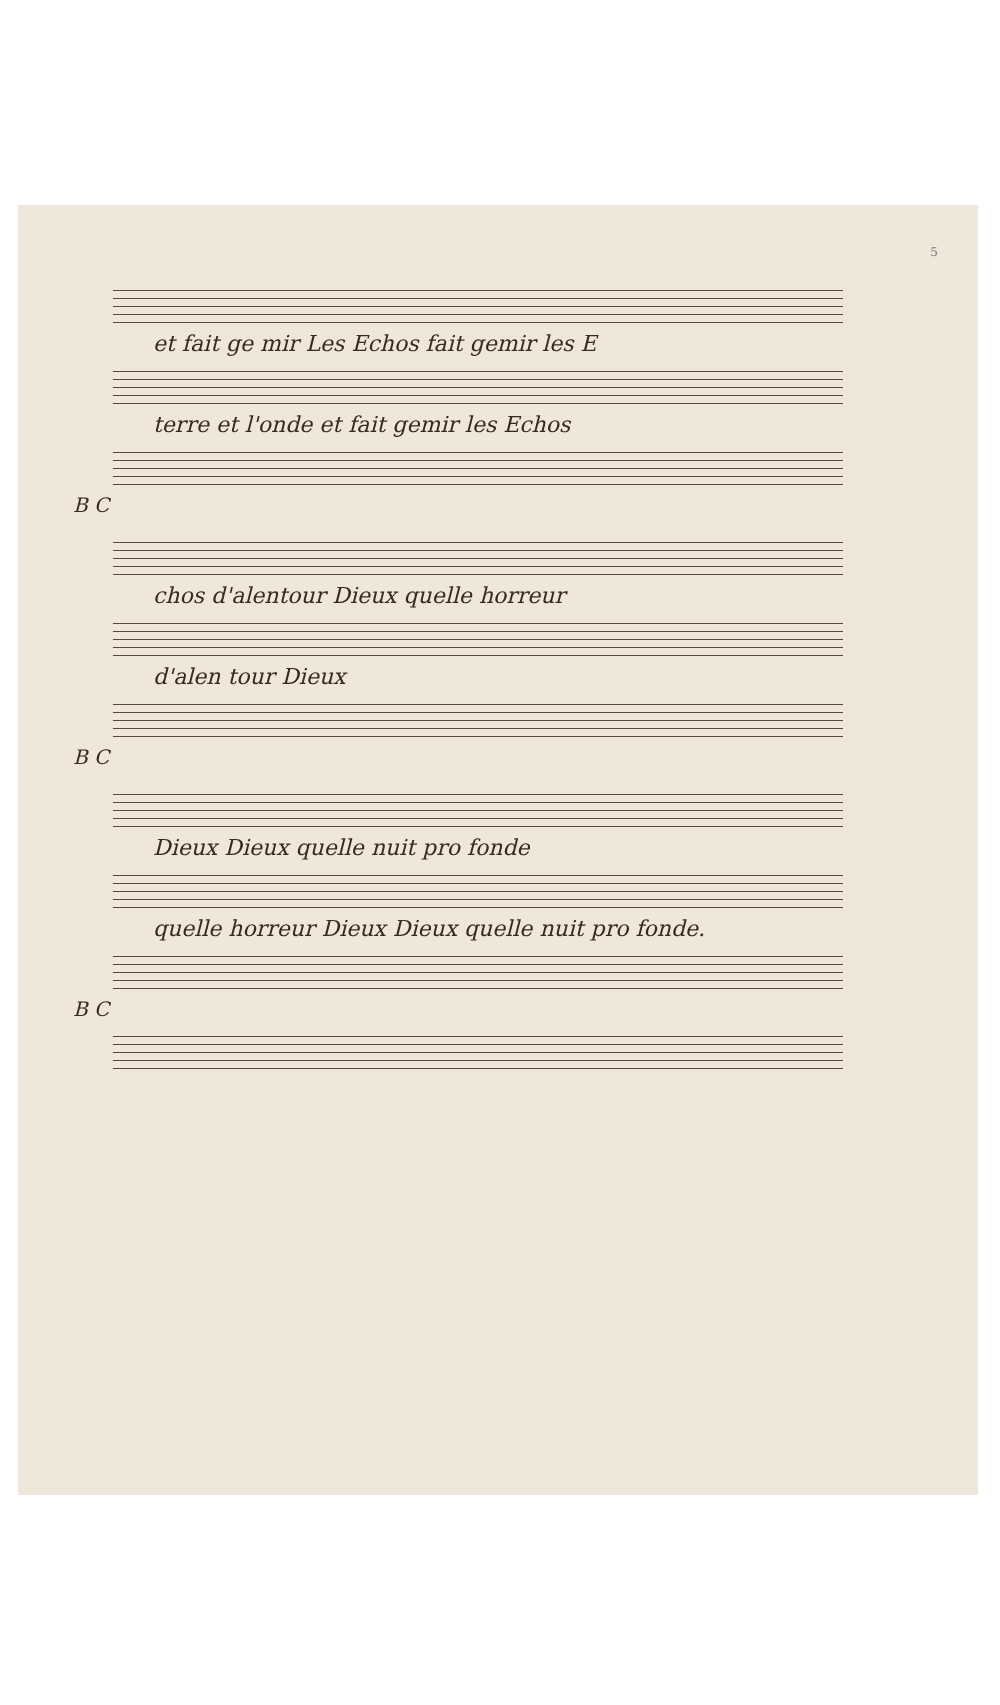5
et fait ge mir Les Echos fait gemir les E
terre et l'onde et fait gemir les Echos
B C
chos d'alentour Dieux quelle horreur
d'alen tour Dieux
B C
Dieux Dieux quelle nuit pro fonde
quelle horreur Dieux Dieux quelle nuit pro fonde.
B C